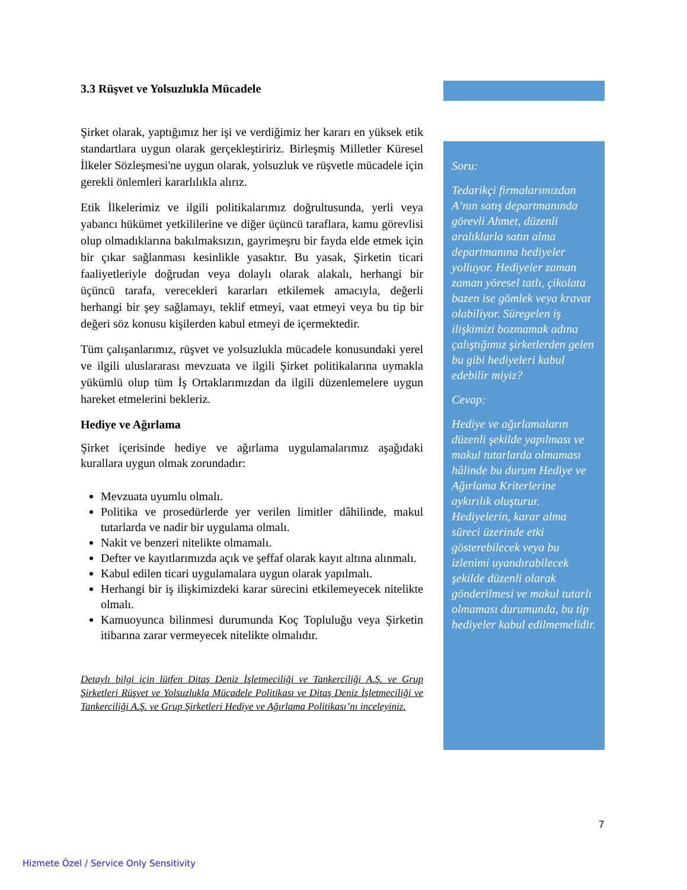3.3 Rüşvet ve Yolsuzlukla Mücadele
Şirket olarak, yaptığımız her işi ve verdiğimiz her kararı en yüksek etik standartlara uygun olarak gerçekleştiririz. Birleşmiş Milletler Küresel İlkeler Sözleşmesi'ne uygun olarak, yolsuzluk ve rüşvetle mücadele için gerekli önlemleri kararlılıkla alırız.
Etik İlkelerimiz ve ilgili politikalarımız doğrultusunda, yerli veya yabancı hükümet yetkililerine ve diğer üçüncü taraflara, kamu görevlisi olup olmadıklarına bakılmaksızın, gayrimeşru bir fayda elde etmek için bir çıkar sağlanması kesinlikle yasaktır. Bu yasak, Şirketin ticari faaliyetleriyle doğrudan veya dolaylı olarak alakalı, herhangi bir üçüncü tarafa, verecekleri kararları etkilemek amacıyla, değerli herhangi bir şey sağlamayı, teklif etmeyi, vaat etmeyi veya bu tip bir değeri söz konusu kişilerden kabul etmeyi de içermektedir.
Tüm çalışanlarımız, rüşvet ve yolsuzlukla mücadele konusundaki yerel ve ilgili uluslararası mevzuata ve ilgili Şirket politikalarına uymakla yükümlü olup tüm İş Ortaklarımızdan da ilgili düzenlemelere uygun hareket etmelerini bekleriz.
Hediye ve Ağırlama
Şirket içerisinde hediye ve ağırlama uygulamalarımız aşağıdaki kurallara uygun olmak zorundadır:
Mevzuata uyumlu olmalı.
Politika ve prosedürlerde yer verilen limitler dâhilinde, makul tutarlarda ve nadir bir uygulama olmalı.
Nakit ve benzeri nitelikte olmamalı.
Defter ve kayıtlarımızda açık ve şeffaf olarak kayıt altına alınmalı.
Kabul edilen ticari uygulamalara uygun olarak yapılmalı.
Herhangi bir iş ilişkimizdeki karar sürecini etkilemeyecek nitelikte olmalı.
Kamuoyunca bilinmesi durumunda Koç Topluluğu veya Şirketin itibarına zarar vermeyecek nitelikte olmalıdır.
Detaylı bilgi için lütfen Ditaş Deniz İşletmeciliği ve Tankerciliği A.Ş. ve Grup Şirketleri Rüşvet ve Yolsuzlukla Mücadele Politikası ve Ditaş Deniz İşletmeciliği ve Tankerciliği A.Ş. ve Grup Şirketleri Hediye ve Ağırlama Politikası’nı inceleyiniz.
Soru:
Tedarikçi firmalarımızdan A’nın satış departmanında görevli Ahmet, düzenli aralıklarla satın alma departmanına hediyeler yolluyor. Hediyeler zaman zaman yöresel tatlı, çikolata bazen ise gömlek veya kravat olabiliyor. Süregelen iş ilişkimizi bozmamak adına çalıştığımız şirketlerden gelen bu gibi hediyeleri kabul edebilir miyiz?
Cevap:
Hediye ve ağırlamaların düzenli şekilde yapılması ve makul tutarlarda olmaması hâlinde bu durum Hediye ve Ağırlama Kriterlerine aykırılık oluşturur. Hediyelerin, karar alma süreci üzerinde etki gösterebilecek veya bu izlenimi uyandırabilecek şekilde düzenli olarak gönderilmesi ve makul tutarlı olmaması durumunda, bu tip hediyeler kabul edilmemelidir.
7
Hizmete Özel / Service Only Sensitivity